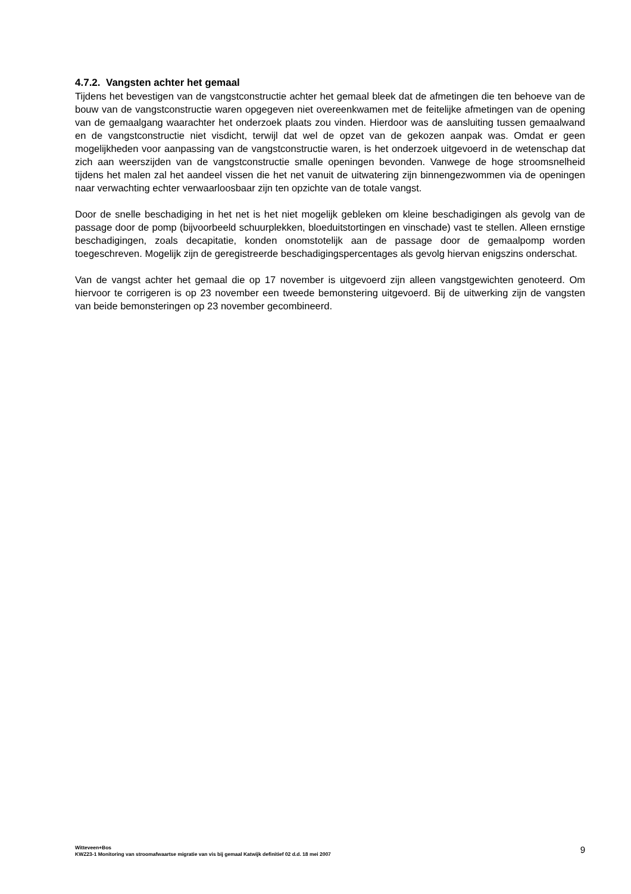4.7.2. Vangsten achter het gemaal
Tijdens het bevestigen van de vangstconstructie achter het gemaal bleek dat de afmetingen die ten behoeve van de bouw van de vangstconstructie waren opgegeven niet overeenkwamen met de feitelijke afmetingen van de opening van de gemaalgang waarachter het onderzoek plaats zou vinden. Hierdoor was de aansluiting tussen gemaalwand en de vangstconstructie niet visdicht, terwijl dat wel de opzet van de gekozen aanpak was. Omdat er geen mogelijkheden voor aanpassing van de vangstconstructie waren, is het onderzoek uitgevoerd in de wetenschap dat zich aan weerszijden van de vangstconstructie smalle openingen bevonden. Vanwege de hoge stroomsnelheid tijdens het malen zal het aandeel vissen die het net vanuit de uitwatering zijn binnengezwommen via de openingen naar verwachting echter verwaarloosbaar zijn ten opzichte van de totale vangst.
Door de snelle beschadiging in het net is het niet mogelijk gebleken om kleine beschadigingen als gevolg van de passage door de pomp (bijvoorbeeld schuurplekken, bloeduitstortingen en vinschade) vast te stellen. Alleen ernstige beschadigingen, zoals decapitatie, konden onomstotelijk aan de passage door de gemaalpomp worden toegeschreven. Mogelijk zijn de geregistreerde beschadigingspercentages als gevolg hiervan enigszins onderschat.
Van de vangst achter het gemaal die op 17 november is uitgevoerd zijn alleen vangstgewichten genoteerd. Om hiervoor te corrigeren is op 23 november een tweede bemonstering uitgevoerd. Bij de uitwerking zijn de vangsten van beide bemonsteringen op 23 november gecombineerd.
Witteveen+Bos
KWZ23-1 Monitoring van stroomafwaartse migratie van vis bij gemaal Katwijk definitief 02 d.d. 18 mei 2007
9